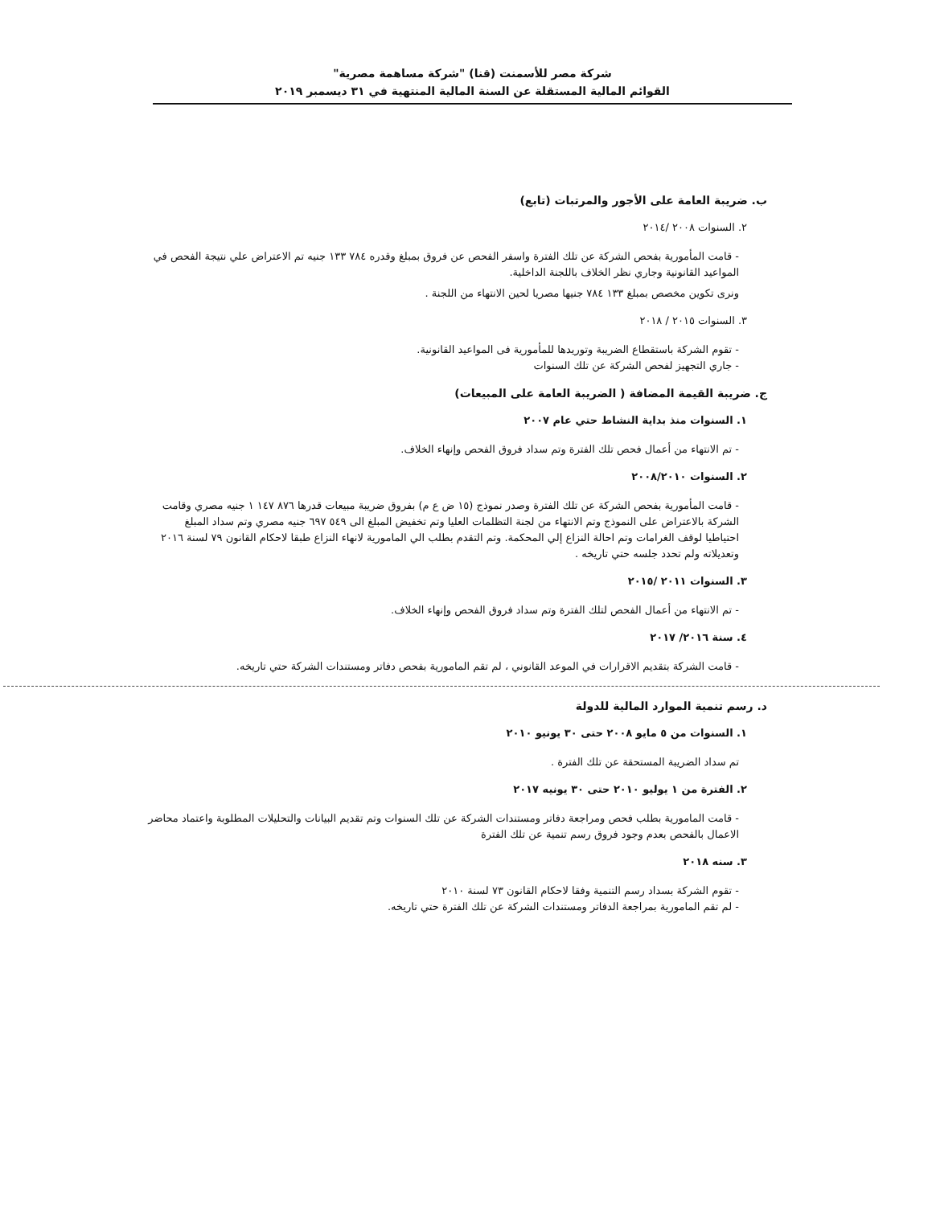شركة مصر للأسمنت (قنا) "شركة مساهمة مصرية"
القوائم المالية المستقلة عن السنة المالية المنتهية في ٣١ ديسمبر ٢٠١٩
ب. ضريبة العامة على الأجور والمرتبات (تابع)
٢. السنوات ٢٠٠٨ /٢٠١٤
- قامت المأمورية بفحص الشركة عن تلك الفترة واسفر الفحص عن فروق بمبلغ وقدره ٧٨٤ ١٣٣ جنيه تم الاعتراض علي نتيجة الفحص في المواعيد القانونية وجاري نظر الخلاف باللجنة الداخلية.
ونرى تكوين مخصص بمبلغ ١٣٣ ٧٨٤ جنيها مصريا لحين الانتهاء من اللجنة .
٣. السنوات ٢٠١٥ / ٢٠١٨
- تقوم الشركة باستقطاع الضريبة وتوريدها للمأمورية فى المواعيد القانونية.
- جاري التجهيز لفحص الشركة عن تلك السنوات
ج. ضريبة القيمة المضافة ( الضريبة العامة على المبيعات)
١. السنوات منذ بداية النشاط حتي عام ٢٠٠٧
- تم الانتهاء من أعمال فحص تلك الفترة وتم سداد فروق الفحص وإنهاء الخلاف.
٢. السنوات ٢٠٠٨/٢٠١٠
- قامت المأمورية بفحص الشركة عن تلك الفترة وصدر نموذج (١٥ ض ع م) بفروق ضريبة مبيعات قدرها ٨٧٦ ١٤٧ ١ جنيه مصري وقامت الشركة بالاعتراض على النموذج وتم الانتهاء من لجنة التظلمات العليا وتم تخفيض المبلغ الى ٥٤٩ ٦٩٧ جنيه مصري وتم سداد المبلغ احتياطيا لوقف الغرامات وتم احالة النزاع إلي المحكمة. وتم التقدم بطلب الي المامورية لانهاء النزاع طبقا لاحكام القانون ٧٩ لسنة ٢٠١٦ وتعديلاته ولم تحدد جلسه حتي تاريخه .
٣. السنوات ٢٠١١ /٢٠١٥
- تم الانتهاء من أعمال الفحص لتلك الفترة وتم سداد فروق الفحص وإنهاء الخلاف.
٤. سنة ٢٠١٦/ ٢٠١٧
- قامت الشركة بتقديم الاقرارات في الموعد القانوني ، لم تقم المامورية بفحص دفاتر ومستندات الشركة حتي تاريخه.
د. رسم تنمية الموارد المالية للدولة
١. السنوات من ٥ مايو ٢٠٠٨ حتى ٣٠ يونيو ٢٠١٠
تم سداد الضريبة المستحقة عن تلك الفترة .
٢. الفترة من ١ يوليو ٢٠١٠ حتى ٣٠ يونيه ٢٠١٧
- قامت المامورية بطلب فحص ومراجعة دفاتر ومستندات الشركة عن تلك السنوات وتم تقديم البيانات والتحليلات المطلوبة واعتماد محاضر الاعمال بالفحص بعدم وجود فروق رسم تنمية عن تلك الفترة
٣. سنه ٢٠١٨
- تقوم الشركة بسداد رسم التنمية وفقا لاحكام القانون ٧٣ لسنة ٢٠١٠
- لم تقم المامورية بمراجعة الدفاتر ومستندات الشركة عن تلك الفترة حتي تاريخه.